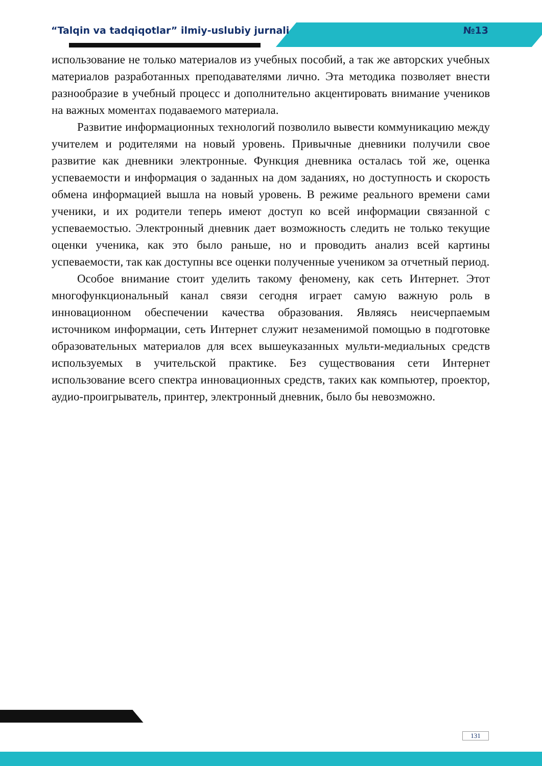“Talqin va tadqiqotlar” ilmiy-uslubiy jurnali №13
использование не только материалов из учебных пособий, а так же авторских учебных материалов разработанных преподавателями лично. Эта методика позволяет внести разнообразие в учебный процесс и дополнительно акцентировать внимание учеников на важных моментах подаваемого материала.
Развитие информационных технологий позволило вывести коммуникацию между учителем и родителями на новый уровень. Привычные дневники получили свое развитие как дневники электронные. Функция дневника осталась той же, оценка успеваемости и информация о заданных на дом заданиях, но доступность и скорость обмена информацией вышла на новый уровень. В режиме реального времени сами ученики, и их родители теперь имеют доступ ко всей информации связанной с успеваемостью. Электронный дневник дает возможность следить не только текущие оценки ученика, как это было раньше, но и проводить анализ всей картины успеваемости, так как доступны все оценки полученные учеником за отчетный период.
Особое внимание стоит уделить такому феномену, как сеть Интернет. Этот многофункциональный канал связи сегодня играет самую важную роль в инновационном обеспечении качества образования. Являясь неисчерпаемым источником информации, сеть Интернет служит незаменимой помощью в подготовке образовательных материалов для всех вышеуказанных мульти-медиальных средств используемых в учительской практике. Без существования сети Интернет использование всего спектра инновационных средств, таких как компьютер, проектор, аудио-проигрыватель, принтер, электронный дневник, было бы невозможно.
131